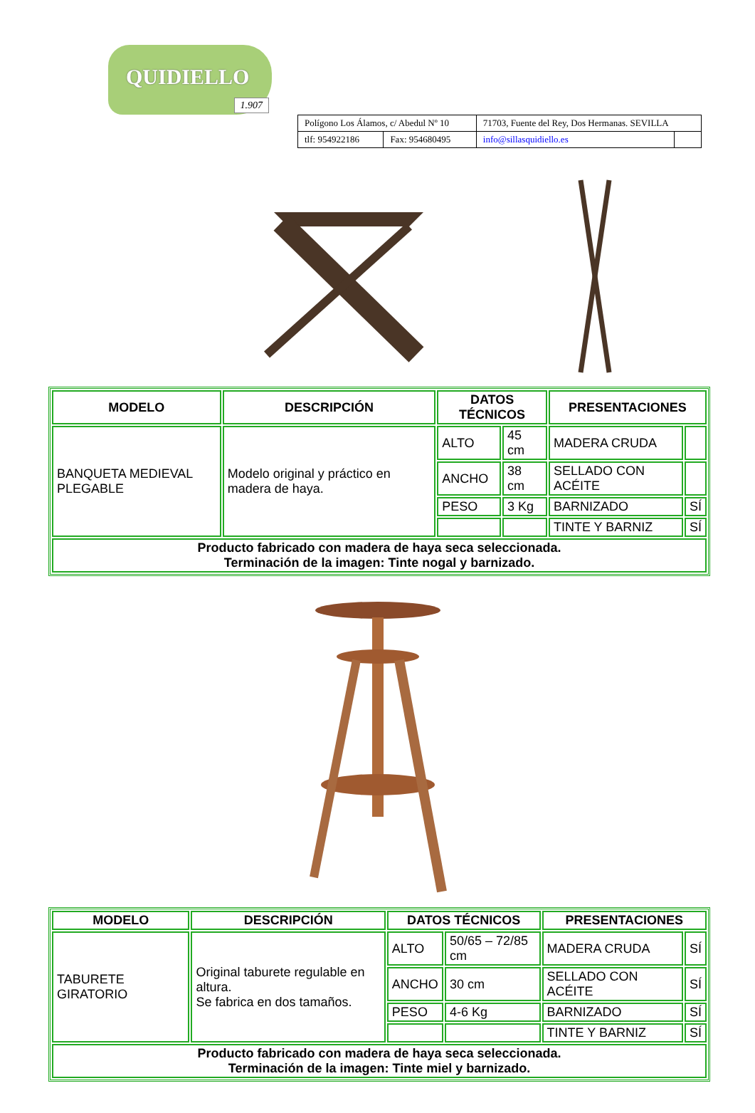QUIDIELLO
1.907
| Polígono Los Álamos, c/ Abedul Nº 10 | | 71703, Fuente del Rey, Dos Hermanas. SEVILLA | |
| tlf: 954922186 | Fax: 954680495 | info@sillasquidiello.es | |
| MODELO | DESCRIPCIÓN | DATOS TÉCNICOS | | PRESENTACIONES | |
| --- | --- | --- | --- | --- | --- |
| BANQUETA MEDIEVAL PLEGABLE | Modelo original y práctico en madera de haya. | ALTO | 45 cm | MADERA CRUDA | |
| | | ANCHO | 38 cm | SELLADO CON ACÉITE | |
| | | PESO | 3 Kg | BARNIZADO | SÍ |
| | | | | TINTE Y BARNIZ | SÍ |
| Producto fabricado con madera de haya seca seleccionada. Terminación de la imagen: Tinte nogal y barnizado. | | | | | |
| MODELO | DESCRIPCIÓN | DATOS TÉCNICOS | | PRESENTACIONES | |
| --- | --- | --- | --- | --- | --- |
| TABURETE GIRATORIO | Original taburete regulable en altura. Se fabrica en dos tamaños. | ALTO | 50/65 – 72/85 cm | MADERA CRUDA | SÍ |
| | | ANCHO | 30 cm | SELLADO CON ACÉITE | SÍ |
| | | PESO | 4-6 Kg | BARNIZADO | SÍ |
| | | | | TINTE Y BARNIZ | SÍ |
| Producto fabricado con madera de haya seca seleccionada. Terminación de la imagen: Tinte miel y barnizado. | | | | | |